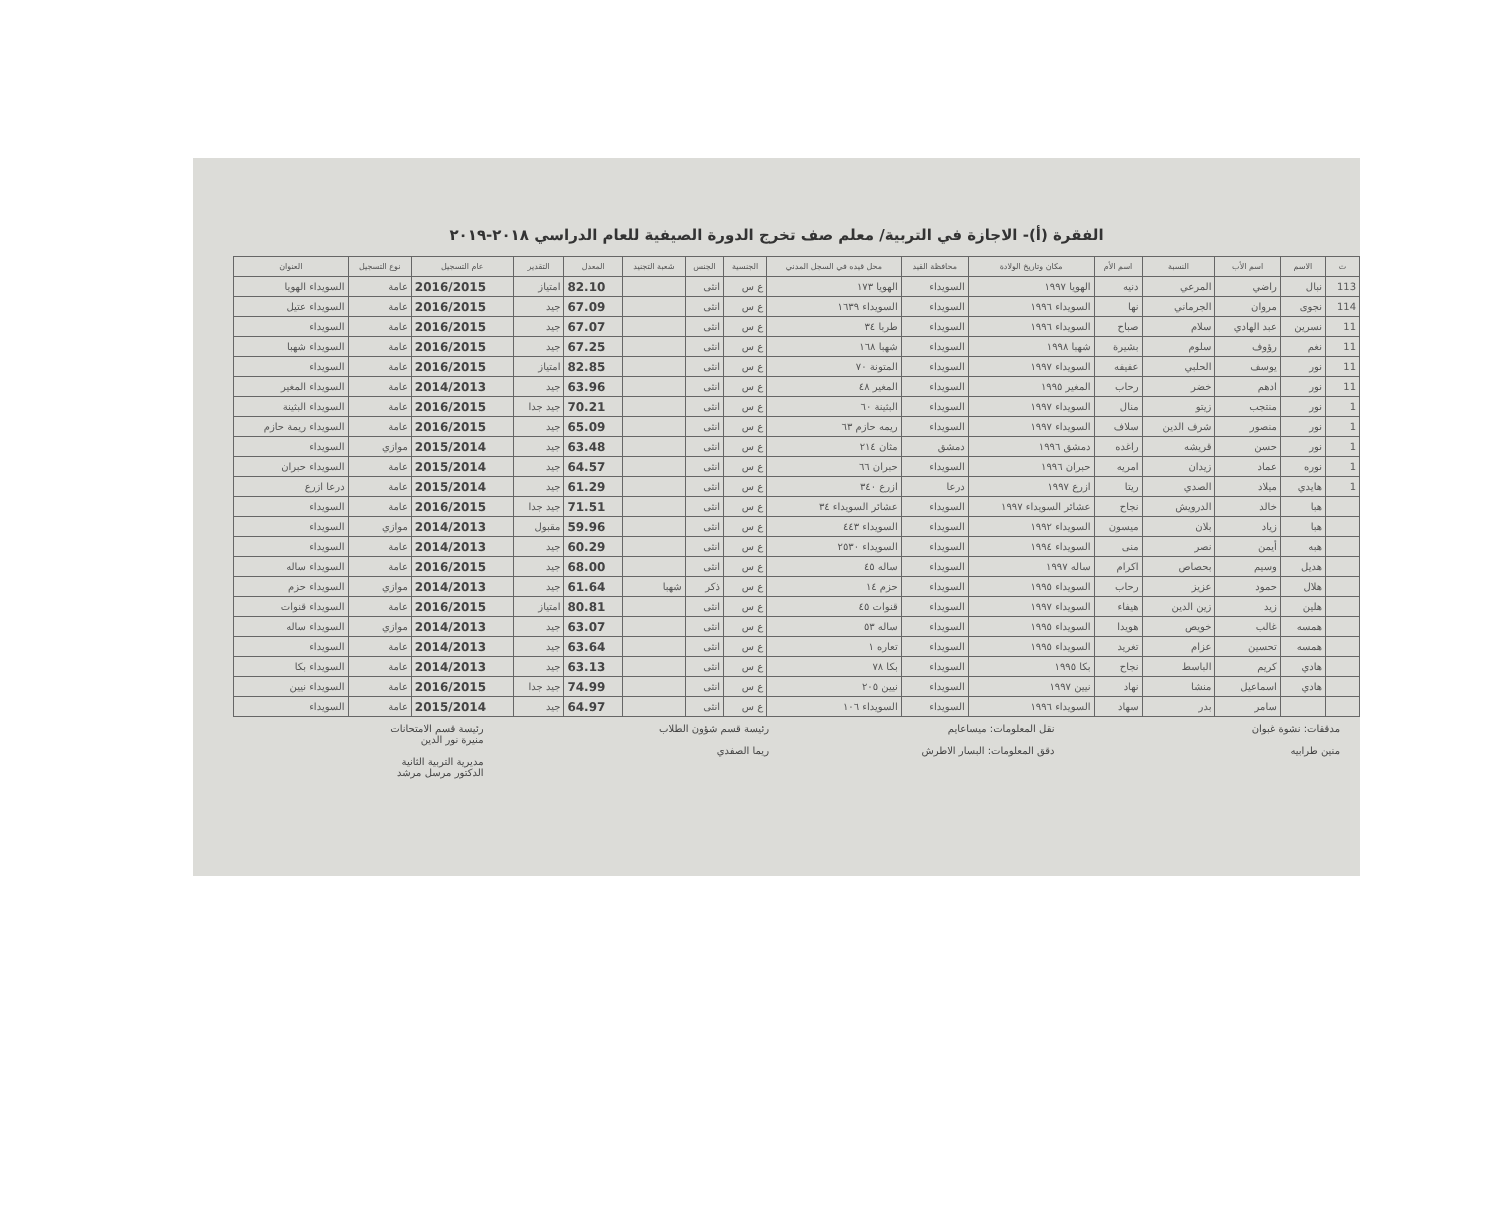الفقرة (أ)- الاجازة في التربية/ معلم صف تخرج الدورة الصيفية للعام الدراسي ٢٠١٨-٢٠١٩
| ت | الاسم | اسم الأب | النسبة | اسم الأم | مكان وتاريخ الولادة | محافظة القيد | محل قيده في السجل المدني | الجنسية | الجنس | شعبة التجنيد | المعدل | التقدير | عام التسجيل | نوع التسجيل | العنوان |
| --- | --- | --- | --- | --- | --- | --- | --- | --- | --- | --- | --- | --- | --- | --- | --- |
| 113 | نبال | راضي | المرعي | دنيه | الهويا ١٩٩٧ | السويداء | الهويا ١٧٣ | ع س | انثى | | 82.10 | امتياز | 2016/2015 | عامة | السويداء الهويا |
| 114 | نجوى | مروان | الجرماني | نها | السويداء ١٩٩٦ | السويداء | السويداء ١٦٣٩ | ع س | انثى | | 67.09 | جيد | 2016/2015 | عامة | السويداء عتيل |
| 11 | نسرين | عبد الهادي | سلام | صباح | السويداء ١٩٩٦ | السويداء | طربا ٣٤ | ع س | انثى | | 67.07 | جيد | 2016/2015 | عامة | السويداء |
| 11 | نغم | رؤوف | سلوم | بشيرة | شهبا ١٩٩٨ | السويداء | شهبا ١٦٨ | ع س | انثى | | 67.25 | جيد | 2016/2015 | عامة | السويداء شهبا |
| 11 | نور | يوسف | الحلبي | عفيفه | السويداء ١٩٩٧ | السويداء | المتونة ٧٠ | ع س | انثى | | 82.85 | امتياز | 2016/2015 | عامة | السويداء |
| 11 | نور | ادهم | خضر | رحاب | المغير ١٩٩٥ | السويداء | المغير ٤٨ | ع س | انثى | | 63.96 | جيد | 2014/2013 | عامة | السويداء المغير |
| 1 | نور | منتجب | زيتو | منال | السويداء ١٩٩٧ | السويداء | البثينة ٦٠ | ع س | انثى | | 70.21 | جيد جدا | 2016/2015 | عامة | السويداء البثينة |
| 1 | نور | منصور | شرف الدين | سلاف | السويداء ١٩٩٧ | السويداء | ريمه حازم ٦٣ | ع س | انثى | | 65.09 | جيد | 2016/2015 | عامة | السويداء ريمة حازم |
| 1 | نور | حسن | قريشه | راغده | دمشق ١٩٩٦ | دمشق | مثان ٢١٤ | ع س | انثى | | 63.48 | جيد | 2015/2014 | موازي | السويداء |
| 1 | نوره | عماد | زيدان | امريه | حبران ١٩٩٦ | السويداء | حبران ٦٦ | ع س | انثى | | 64.57 | جيد | 2015/2014 | عامة | السويداء حبران |
| 1 | هايدي | ميلاد | الصدي | ريتا | ازرع ١٩٩٧ | درعا | ازرع ٣٤٠ | ع س | انثى | | 61.29 | جيد | 2015/2014 | عامة | درعا ازرع |
| | هبا | خالد | الدرويش | نجاح | عشائر السويداء ١٩٩٧ | السويداء | عشائر السويداء ٣٤ | ع س | انثى | | 71.51 | جيد جدا | 2016/2015 | عامة | السويداء |
| | هبا | زياد | بلان | ميسون | السويداء ١٩٩٢ | السويداء | السويداء ٤٤٣ | ع س | انثى | | 59.96 | مقبول | 2014/2013 | موازي | السويداء |
| | هبه | أيمن | نصر | منى | السويداء ١٩٩٤ | السويداء | السويداء ٢٥٣٠ | ع س | انثى | | 60.29 | جيد | 2014/2013 | عامة | السويداء |
| | هديل | وسيم | بحصاص | اكرام | ساله ١٩٩٧ | السويداء | ساله ٤٥ | ع س | انثى | | 68.00 | جيد | 2016/2015 | عامة | السويداء ساله |
| | هلال | حمود | عزيز | رحاب | السويداء ١٩٩٥ | السويداء | حزم ١٤ | ع س | ذكر | شهبا | 61.64 | جيد | 2014/2013 | موازي | السويداء حزم |
| | هلين | زيد | زين الدين | هيفاء | السويداء ١٩٩٧ | السويداء | قنوات ٤٥ | ع س | انثى | | 80.81 | امتياز | 2016/2015 | عامة | السويداء قنوات |
| | همسه | غالب | خويص | هويدا | السويداء ١٩٩٥ | السويداء | ساله ٥٣ | ع س | انثى | | 63.07 | جيد | 2014/2013 | موازي | السويداء ساله |
| | همسه | تحسين | عزام | تغريد | السويداء ١٩٩٥ | السويداء | تعاره ١ | ع س | انثى | | 63.64 | جيد | 2014/2013 | عامة | السويداء |
| | هادي | كريم | الباسط | نجاح | بكا ١٩٩٥ | السويداء | بكا ٧٨ | ع س | انثى | | 63.13 | جيد | 2014/2013 | عامة | السويداء بكا |
| | هادي | اسماعيل | منشا | نهاد | نيين ١٩٩٧ | السويداء | نيين ٢٠٥ | ع س | انثى | | 74.99 | جيد جدا | 2016/2015 | عامة | السويداء نيين |
| | | سامر | بدر | سهاد | السويداء ١٩٩٦ | السويداء | السويداء ١٠٦ | ع س | انثى | | 64.97 | جيد | 2015/2014 | عامة | السويداء |
مدققات: نشوة غبوان
منين طرابيه
نقل المعلومات: ميساعايم
دقق المعلومات: البسار الاطرش
رئيسة قسم شؤون الطلاب
ريما الصفدي
رئيسة قسم الامتحانات
منيرة نور الدين
مديرية التربية الثانية
الدكتور مرسل مرشد